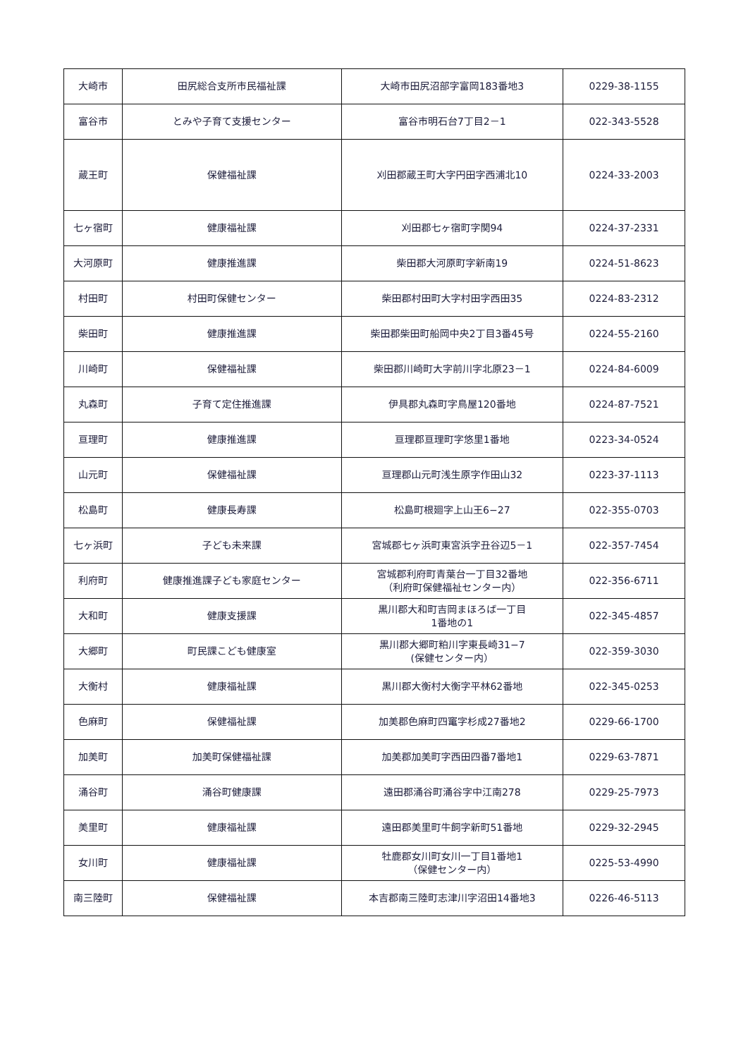| 大崎市 | 田尻総合支所市民福祉課 | 大崎市田尻沼部字富岡183番地3 | 0229-38-1155 |
| 富谷市 | とみや子育て支援センター | 富谷市明石台7丁目2－1 | 022-343-5528 |
| 蔵王町 | 保健福祉課 | 刈田郡蔵王町大字円田字西浦北10 | 0224-33-2003 |
| 七ヶ宿町 | 健康福祉課 | 刈田郡七ヶ宿町字関94 | 0224-37-2331 |
| 大河原町 | 健康推進課 | 柴田郡大河原町字新南19 | 0224-51-8623 |
| 村田町 | 村田町保健センター | 柴田郡村田町大字村田字西田35 | 0224-83-2312 |
| 柴田町 | 健康推進課 | 柴田郡柴田町船岡中央2丁目3番45号 | 0224-55-2160 |
| 川崎町 | 保健福祉課 | 柴田郡川崎町大字前川字北原23－1 | 0224-84-6009 |
| 丸森町 | 子育て定住推進課 | 伊具郡丸森町字鳥屋120番地 | 0224-87-7521 |
| 亘理町 | 健康推進課 | 亘理郡亘理町字悠里1番地 | 0223-34-0524 |
| 山元町 | 保健福祉課 | 亘理郡山元町浅生原字作田山32 | 0223-37-1113 |
| 松島町 | 健康長寿課 | 松島町根廻字上山王6−27 | 022-355-0703 |
| 七ヶ浜町 | 子ども未来課 | 宮城郡七ヶ浜町東宮浜字丑谷辺5－1 | 022-357-7454 |
| 利府町 | 健康推進課子ども家庭センター | 宮城郡利府町青葉台一丁目32番地 （利府町保健福祉センター内） | 022-356-6711 |
| 大和町 | 健康支援課 | 黒川郡大和町吉岡まほろば一丁目 1番地の1 | 022-345-4857 |
| 大郷町 | 町民課こども健康室 | 黒川郡大郷町粕川字東長崎31−7 (保健センター内） | 022-359-3030 |
| 大衡村 | 健康福祉課 | 黒川郡大衡村大衡字平林62番地 | 022-345-0253 |
| 色麻町 | 保健福祉課 | 加美郡色麻町四竃字杉成27番地2 | 0229-66-1700 |
| 加美町 | 加美町保健福祉課 | 加美郡加美町字西田四番7番地1 | 0229-63-7871 |
| 涌谷町 | 涌谷町健康課 | 遠田郡涌谷町涌谷字中江南278 | 0229-25-7973 |
| 美里町 | 健康福祉課 | 遠田郡美里町牛飼字新町51番地 | 0229-32-2945 |
| 女川町 | 健康福祉課 | 牡鹿郡女川町女川一丁目1番地1 （保健センター内） | 0225-53-4990 |
| 南三陸町 | 保健福祉課 | 本吉郡南三陸町志津川字沼田14番地3 | 0226-46-5113 |